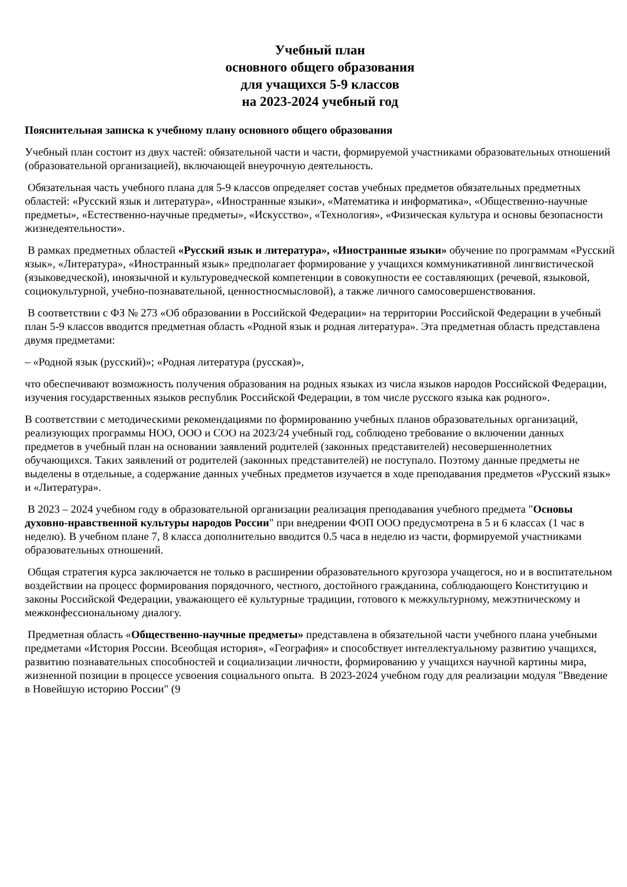Учебный план
основного общего образования
для учащихся 5-9 классов
на 2023-2024 учебный год
Пояснительная записка к учебному плану основного общего образования
Учебный план состоит из двух частей: обязательной части и части, формируемой участниками образовательных отношений (образовательной организацией), включающей внеурочную деятельность.
Обязательная часть учебного плана для 5-9 классов определяет состав учебных предметов обязательных предметных областей: «Русский язык и литература», «Иностранные языки», «Математика и информатика», «Общественно-научные предметы», «Естественно-научные предметы», «Искусство», «Технология», «Физическая культура и основы безопасности жизнедеятельности».
В рамках предметных областей «Русский язык и литература», «Иностранные языки» обучение по программам «Русский язык», «Литература», «Иностранный язык» предполагает формирование у учащихся коммуникативной лингвистической (языковедческой), иноязычной и культуроведческой компетенции в совокупности ее составляющих (речевой, языковой, социокультурной, учебно-познавательной, ценностносмысловой), а также личного самосовершенствования.
В соответствии с ФЗ № 273 «Об образовании в Российской Федерации» на территории Российской Федерации в учебный план 5-9 классов вводится предметная область «Родной язык и родная литература». Эта предметная область представлена двумя предметами:
– «Родной язык (русский)»; «Родная литература (русская)»,
что обеспечивают возможность получения образования на родных языках из числа языков народов Российской Федерации, изучения государственных языков республик Российской Федерации, в том числе русского языка как родного».
В соответствии с методическими рекомендациями по формированию учебных планов образовательных организаций, реализующих программы НОО, ООО и СОО на 2023/24 учебный год, соблюдено требование о включении данных предметов в учебный план на основании заявлений родителей (законных представителей) несовершеннолетних обучающихся. Таких заявлений от родителей (законных представителей) не поступало. Поэтому данные предметы не выделены в отдельные, а содержание данных учебных предметов изучается в ходе преподавания предметов «Русский язык» и «Литература».
В 2023 – 2024 учебном году в образовательной организации реализация преподавания учебного предмета "Основы духовно-нравственной культуры народов России" при внедрении ФОП ООО предусмотрена в 5 и 6 классах (1 час в неделю). В учебном плане 7, 8 класса дополнительно вводится 0.5 часа в неделю из части, формируемой участниками образовательных отношений.
Общая стратегия курса заключается не только в расширении образовательного кругозора учащегося, но и в воспитательном воздействии на процесс формирования порядочного, честного, достойного гражданина, соблюдающего Конституцию и законы Российской Федерации, уважающего её культурные традиции, готового к межкультурному, межэтническому и межконфессиональному диалогу.
Предметная область «Общественно-научные предметы» представлена в обязательной части учебного плана учебными предметами «История России. Всеобщая история», «География» и способствует интеллектуальному развитию учащихся, развитию познавательных способностей и социализации личности, формированию у учащихся научной картины мира, жизненной позиции в процессе усвоения социального опыта. В 2023-2024 учебном году для реализации модуля "Введение в Новейшую историю России" (9